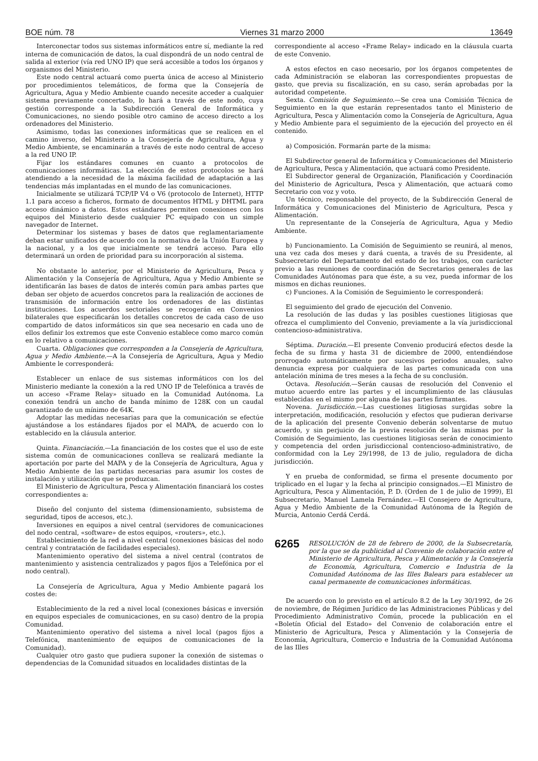BOE núm. 78 Viernes 31 marzo 2000 13649
Interconectar todos sus sistemas informáticos entre sí, mediante la red interna de comunicación de datos, la cual dispondrá de un nodo central de salida al exterior (vía red UNO IP) que será accesible a todos los órganos y organismos del Ministerio.
Este nodo central actuará como puerta única de acceso al Ministerio por procedimientos telemáticos, de forma que la Consejería de Agricultura, Agua y Medio Ambiente cuando necesite acceder a cualquier sistema previamente concertado, lo hará a través de este nodo, cuya gestión corresponde a la Subdirección General de Informática y Comunicaciones, no siendo posible otro camino de acceso directo a los ordenadores del Ministerio.
Asimismo, todas las conexiones informáticas que se realicen en el camino inverso, del Ministerio a la Consejería de Agricultura, Agua y Medio Ambiente, se encaminarán a través de este nodo central de acceso a la red UNO IP.
Fijar los estándares comunes en cuanto a protocolos de comunicaciones informáticas. La elección de estos protocolos se hará atendiendo a la necesidad de la máxima facilidad de adaptación a las tendencias más implantadas en el mundo de las comunicaciones.
Inicialmente se utilizará TCP/IP V4 o V6 (protocolo de Internet), HTTP 1.1 para acceso a ficheros, formato de documentos HTML y DHTML para acceso dinámico a datos. Estos estándares permiten conexiones con los equipos del Ministerio desde cualquier PC equipado con un simple navegador de Internet.
Determinar los sistemas y bases de datos que reglamentariamente deban estar unificados de acuerdo con la normativa de la Unión Europea y la nacional, y a los que inicialmente se tendrá acceso. Para ello determinará un orden de prioridad para su incorporación al sistema.
No obstante lo anterior, por el Ministerio de Agricultura, Pesca y Alimentación y la Consejería de Agricultura, Agua y Medio Ambiente se identificarán las bases de datos de interés común para ambas partes que deban ser objeto de acuerdos concretos para la realización de acciones de transmisión de información entre los ordenadores de las distintas instituciones. Los acuerdos sectoriales se recogerán en Convenios bilaterales que especificarán los detalles concretos de cada caso de uso compartido de datos informáticos sin que sea necesario en cada uno de ellos definir los extremos que este Convenio establece como marco común en lo relativo a comunicaciones.
Cuarta. Obligaciones que corresponden a la Consejería de Agricultura, Agua y Medio Ambiente.—A la Consejería de Agricultura, Agua y Medio Ambiente le corresponderá:
Establecer un enlace de sus sistemas informáticos con los del Ministerio mediante la conexión a la red UNO IP de Telefónica a través de un acceso «Frame Relay» situado en la Comunidad Autónoma. La conexión tendrá un ancho de banda mínimo de 128K con un caudal garantizado de un mínimo de 64K.
Adoptar las medidas necesarias para que la comunicación se efectúe ajustándose a los estándares fijados por el MAPA, de acuerdo con lo establecido en la cláusula anterior.
Quinta. Financiación.—La financiación de los costes que el uso de este sistema común de comunicaciones conlleva se realizará mediante la aportación por parte del MAPA y de la Consejería de Agricultura, Agua y Medio Ambiente de las partidas necesarias para asumir los costes de instalación y utilización que se produzcan.
El Ministerio de Agricultura, Pesca y Alimentación financiará los costes correspondientes a:
Diseño del conjunto del sistema (dimensionamiento, subsistema de seguridad, tipos de accesos, etc.).
Inversiones en equipos a nivel central (servidores de comunicaciones del nodo central, «software» de estos equipos, «routers», etc.).
Establecimiento de la red a nivel central (conexiones básicas del nodo central y contratación de facilidades especiales).
Mantenimiento operativo del sistema a nivel central (contratos de mantenimiento y asistencia centralizados y pagos fijos a Telefónica por el nodo central).
La Consejería de Agricultura, Agua y Medio Ambiente pagará los costes de:
Establecimiento de la red a nivel local (conexiones básicas e inversión en equipos especiales de comunicaciones, en su caso) dentro de la propia Comunidad.
Mantenimiento operativo del sistema a nivel local (pagos fijos a Telefónica, mantenimiento de equipos de comunicaciones de la Comunidad).
Cualquier otro gasto que pudiera suponer la conexión de sistemas o dependencias de la Comunidad situados en localidades distintas de la
correspondiente al acceso «Frame Relay» indicado en la cláusula cuarta de este Convenio.
A estos efectos en caso necesario, por los órganos competentes de cada Administración se elaboran las correspondientes propuestas de gasto, que previa su fiscalización, en su caso, serán aprobadas por la autoridad competente.
Sexta. Comisión de Seguimiento.—Se crea una Comisión Técnica de Seguimiento en la que estarán representados tanto el Ministerio de Agricultura, Pesca y Alimentación como la Consejería de Agricultura, Agua y Medio Ambiente para el seguimiento de la ejecución del proyecto en él contenido.
a) Composición. Formarán parte de la misma:
El Subdirector general de Informática y Comunicaciones del Ministerio de Agricultura, Pesca y Alimentación, que actuará como Presidente.
El Subdirector general de Organización, Planificación y Coordinación del Ministerio de Agricultura, Pesca y Alimentación, que actuará como Secretario con voz y voto.
Un técnico, responsable del proyecto, de la Subdirección General de Informática y Comunicaciones del Ministerio de Agricultura, Pesca y Alimentación.
Un representante de la Consejería de Agricultura, Agua y Medio Ambiente.
b) Funcionamiento. La Comisión de Seguimiento se reunirá, al menos, una vez cada dos meses y dará cuenta, a través de su Presidente, al Subsecretario del Departamento del estado de los trabajos, con carácter previo a las reuniones de coordinación de Secretarios generales de las Comunidades Autónomas para que éste, a su vez, pueda informar de los mismos en dichas reuniones.
c) Funciones. A la Comisión de Seguimiento le corresponderá:
El seguimiento del grado de ejecución del Convenio.
La resolución de las dudas y las posibles cuestiones litigiosas que ofrezca el cumplimiento del Convenio, previamente a la vía jurisdiccional contencioso-administrativa.
Séptima. Duración.—El presente Convenio producirá efectos desde la fecha de su firma y hasta 31 de diciembre de 2000, entendiéndose prorrogado automáticamente por sucesivos periodos anuales, salvo denuncia expresa por cualquiera de las partes comunicada con una antelación mínima de tres meses a la fecha de su conclusión.
Octava. Resolución.—Serán causas de resolución del Convenio el mutuo acuerdo entre las partes y el incumplimiento de las cláusulas establecidas en el mismo por alguna de las partes firmantes.
Novena. Jurisdicción.—Las cuestiones litigiosas surgidas sobre la interpretación, modificación, resolución y efectos que pudieran derivarse de la aplicación del presente Convenio deberán solventarse de mutuo acuerdo, y sin perjuicio de la previa resolución de las mismas por la Comisión de Seguimiento, las cuestiones litigiosas serán de conocimiento y competencia del orden jurisdiccional contencioso-administrativo, de conformidad con la Ley 29/1998, de 13 de julio, reguladora de dicha jurisdicción.
Y en prueba de conformidad, se firma el presente documento por triplicado en el lugar y la fecha al principio consignados.—El Ministro de Agricultura, Pesca y Alimentación, P. D. (Orden de 1 de julio de 1999), El Subsecretario, Manuel Lamela Fernández.—El Consejero de Agricultura, Agua y Medio Ambiente de la Comunidad Autónoma de la Región de Murcia, Antonio Cerdá Cerdá.
6265 RESOLUCIÓN de 28 de febrero de 2000, de la Subsecretaría, por la que se da publicidad al Convenio de colaboración entre el Ministerio de Agricultura, Pesca y Alimentación y la Consejería de Economía, Agricultura, Comercio e Industria de la Comunidad Autónoma de las Illes Balears para establecer un canal permanente de comunicaciones informáticas.
De acuerdo con lo previsto en el artículo 8.2 de la Ley 30/1992, de 26 de noviembre, de Régimen Jurídico de las Administraciones Públicas y del Procedimiento Administrativo Común, procede la publicación en el «Boletín Oficial del Estado» del Convenio de colaboración entre el Ministerio de Agricultura, Pesca y Alimentación y la Consejería de Economía, Agricultura, Comercio e Industria de la Comunidad Autónoma de las Illes